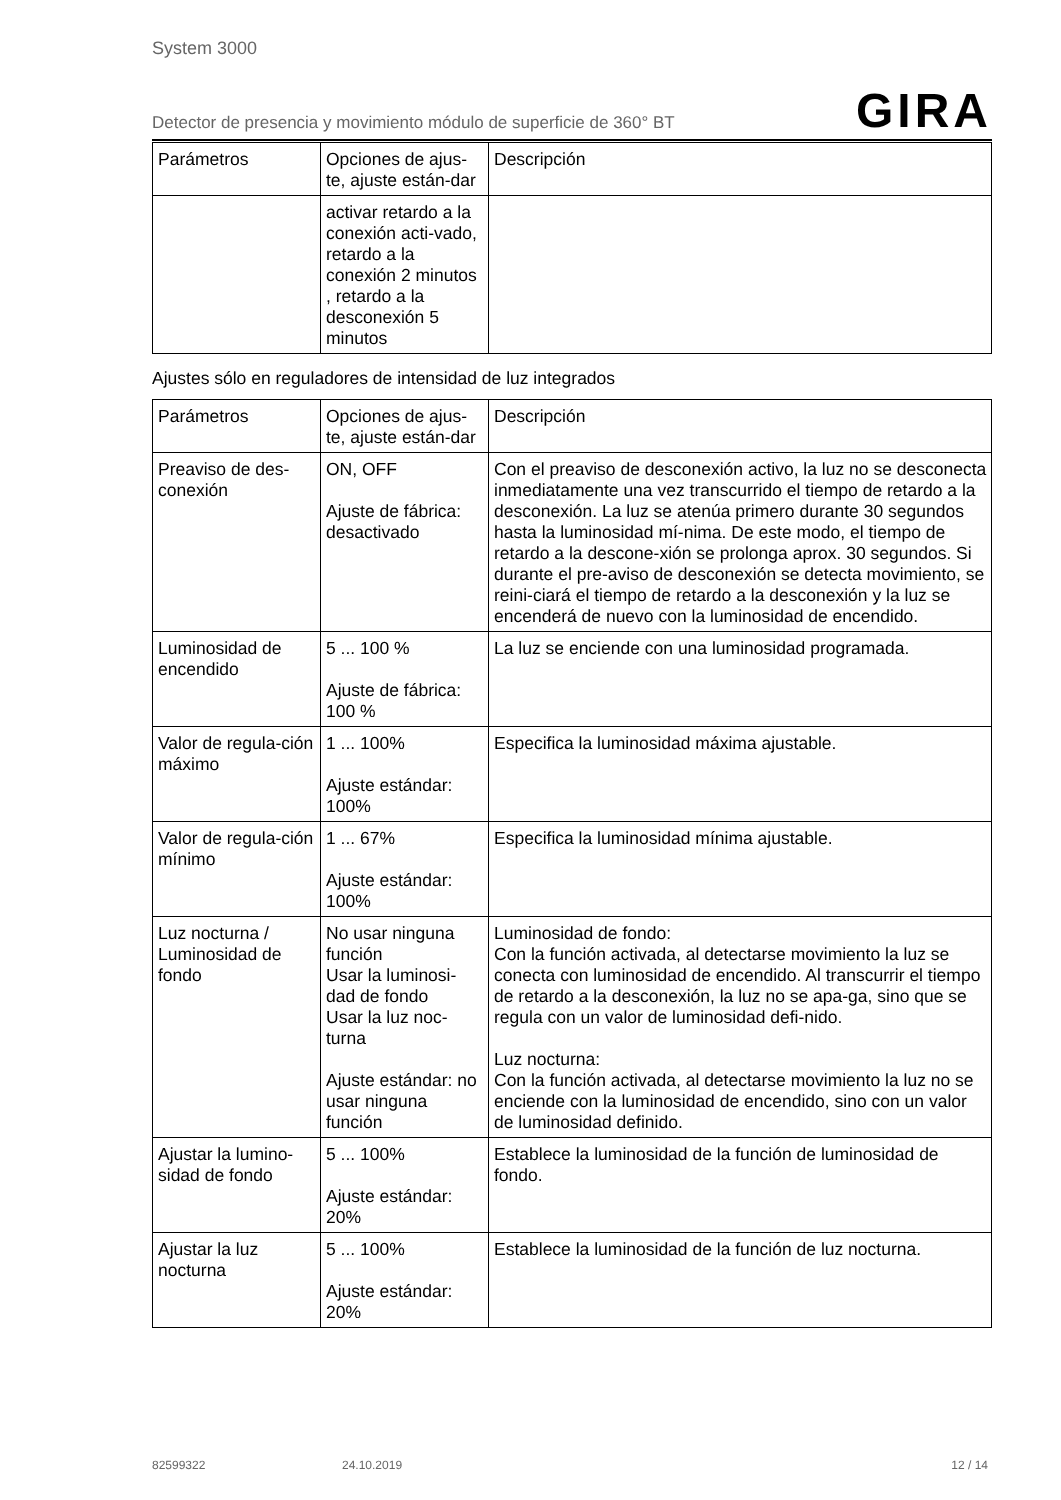System 3000
Detector de presencia y movimiento módulo de superficie de 360° BT GIRA
| Parámetros | Opciones de ajus-te, ajuste están-dar | Descripción |
| --- | --- | --- |
| | activar retardo a la conexión acti-vado, retardo a la conexión 2 minutos , retardo a la desconexión 5 minutos | |
Ajustes sólo en reguladores de intensidad de luz integrados
| Parámetros | Opciones de ajus-te, ajuste están-dar | Descripción |
| --- | --- | --- |
| Preaviso de des-conexión | ON, OFF Ajuste de fábrica: desactivado | Con el preaviso de desconexión activo, la luz no se desconecta inmediatamente una vez transcurrido el tiempo de retardo a la desconexión. La luz se atenúa primero durante 30 segundos hasta la luminosidad mí-nima. De este modo, el tiempo de retardo a la descone-xión se prolonga aprox. 30 segundos. Si durante el pre-aviso de desconexión se detecta movimiento, se reini-ciará el tiempo de retardo a la desconexión y la luz se encenderá de nuevo con la luminosidad de encendido. |
| Luminosidad de encendido | 5 ... 100 % Ajuste de fábrica: 100 % | La luz se enciende con una luminosidad programada. |
| Valor de regula-ción máximo | 1 ... 100% Ajuste estándar: 100% | Especifica la luminosidad máxima ajustable. |
| Valor de regula-ción mínimo | 1 ... 67% Ajuste estándar: 100% | Especifica la luminosidad mínima ajustable. |
| Luz nocturna / Luminosidad de fondo | No usar ninguna función Usar la luminosi-dad de fondo Usar la luz noc-turna Ajuste estándar: no usar ninguna función | Luminosidad de fondo: Con la función activada, al detectarse movimiento la luz se conecta con luminosidad de encendido. Al transcurrir el tiempo de retardo a la desconexión, la luz no se apa-ga, sino que se regula con un valor de luminosidad defi-nido. Luz nocturna: Con la función activada, al detectarse movimiento la luz no se enciende con la luminosidad de encendido, sino con un valor de luminosidad definido. |
| Ajustar la lumino-sidad de fondo | 5 ... 100% Ajuste estándar: 20% | Establece la luminosidad de la función de luminosidad de fondo. |
| Ajustar la luz nocturna | 5 ... 100% Ajuste estándar: 20% | Establece la luminosidad de la función de luz nocturna. |
82599322 24.10.2019 12 / 14